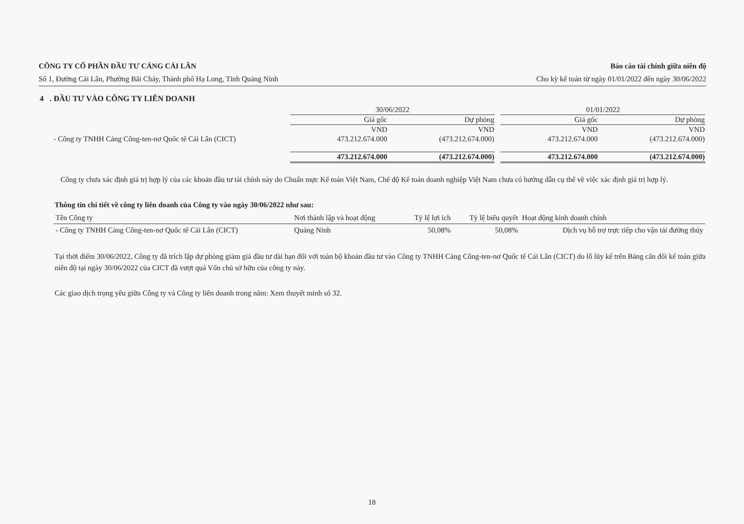CÔNG TY CỔ PHẦN ĐẦU TƯ CẢNG CÁI LÂN Báo cáo tài chính giữa niên độ
Số 1, Đường Cái Lân, Phường Bãi Cháy, Thành phố Hạ Long, Tỉnh Quảng Ninh Cho kỳ kế toán từ ngày 01/01/2022 đến ngày 30/06/2022
4 . ĐẦU TƯ VÀO CÔNG TY LIÊN DOANH
| | 30/06/2022 | | | 01/01/2022 | |
| | Giá gốc | Dự phòng | | Giá gốc | Dự phòng |
| | VND | VND | | VND | VND |
| - Công ty TNHH Cảng Công-ten-nơ Quốc tế Cái Lân (CICT) | 473.212.674.000 | (473.212.674.000) | | 473.212.674.000 | (473.212.674.000) |
| | 473.212.674.000 | (473.212.674.000) | | 473.212.674.000 | (473.212.674.000) |
Công ty chưa xác định giá trị hợp lý của các khoản đầu tư tài chính này do Chuẩn mực Kế toán Việt Nam, Chế độ Kế toán doanh nghiệp Việt Nam chưa có hướng dẫn cụ thể về việc xác định giá trị hợp lý.
Thông tin chi tiết về công ty liên doanh của Công ty vào ngày 30/06/2022 như sau:
| Tên Công ty | Nơi thành lập và hoạt động | Tỷ lệ lợi ích | Tỷ lệ biểu quyết | Hoạt động kinh doanh chính |
| - Công ty TNHH Cảng Công-ten-nơ Quốc tế Cái Lân (CICT) | Quảng Ninh | 50,08% | 50,08% | Dịch vụ hỗ trợ trực tiếp cho vận tải đường thủy |
Tại thời điểm 30/06/2022, Công ty đã trích lập dự phòng giảm giá đầu tư dài hạn đối với toàn bộ khoản đầu tư vào Công ty TNHH Cảng Công-ten-nơ Quốc tế Cái Lân (CICT) do lỗ lũy kế trên Bảng cân đối kế toán giữa niên độ tại ngày 30/06/2022 của CICT đã vượt quá Vốn chủ sở hữu của công ty này.
Các giao dịch trọng yếu giữa Công ty và Công ty liên doanh trong năm: Xem thuyết minh số 32.
18